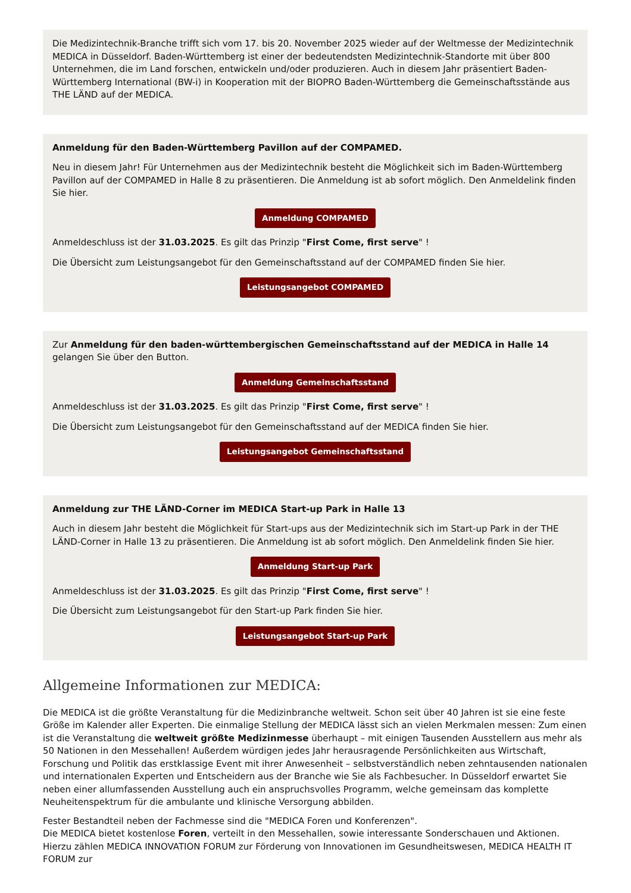Die Medizintechnik-Branche trifft sich vom 17. bis 20. November 2025 wieder auf der Weltmesse der Medizintechnik MEDICA in Düsseldorf. Baden-Württemberg ist einer der bedeutendsten Medizintechnik-Standorte mit über 800 Unternehmen, die im Land forschen, entwickeln und/oder produzieren. Auch in diesem Jahr präsentiert Baden-Württemberg International (BW-i) in Kooperation mit der BIOPRO Baden-Württemberg die Gemeinschaftsstände aus THE LÄND auf der MEDICA.
Anmeldung für den Baden-Württemberg Pavillon auf der COMPAMED.
Neu in diesem Jahr! Für Unternehmen aus der Medizintechnik besteht die Möglichkeit sich im Baden-Württemberg Pavillon auf der COMPAMED in Halle 8 zu präsentieren. Die Anmeldung ist ab sofort möglich. Den Anmeldelink finden Sie hier.
Anmeldung COMPAMED
Anmeldeschluss ist der 31.03.2025. Es gilt das Prinzip "First Come, first serve" !
Die Übersicht zum Leistungsangebot für den Gemeinschaftsstand auf der COMPAMED finden Sie hier.
Leistungsangebot COMPAMED
Zur Anmeldung für den baden-württembergischen Gemeinschaftsstand auf der MEDICA in Halle 14 gelangen Sie über den Button.
Anmeldung Gemeinschaftsstand
Anmeldeschluss ist der 31.03.2025. Es gilt das Prinzip "First Come, first serve" !
Die Übersicht zum Leistungsangebot für den Gemeinschaftsstand auf der MEDICA finden Sie hier.
Leistungsangebot Gemeinschaftsstand
Anmeldung zur THE LÄND-Corner im MEDICA Start-up Park in Halle 13
Auch in diesem Jahr besteht die Möglichkeit für Start-ups aus der Medizintechnik sich im Start-up Park in der THE LÄND-Corner in Halle 13 zu präsentieren. Die Anmeldung ist ab sofort möglich. Den Anmeldelink finden Sie hier.
Anmeldung Start-up Park
Anmeldeschluss ist der 31.03.2025. Es gilt das Prinzip "First Come, first serve" !
Die Übersicht zum Leistungsangebot für den Start-up Park finden Sie hier.
Leistungsangebot Start-up Park
Allgemeine Informationen zur MEDICA:
Die MEDICA ist die größte Veranstaltung für die Medizinbranche weltweit. Schon seit über 40 Jahren ist sie eine feste Größe im Kalender aller Experten. Die einmalige Stellung der MEDICA lässt sich an vielen Merkmalen messen: Zum einen ist die Veranstaltung die weltweit größte Medizinmesse überhaupt – mit einigen Tausenden Ausstellern aus mehr als 50 Nationen in den Messehallen! Außerdem würdigen jedes Jahr herausragende Persönlichkeiten aus Wirtschaft, Forschung und Politik das erstklassige Event mit ihrer Anwesenheit – selbstverständlich neben zehntausenden nationalen und internationalen Experten und Entscheidern aus der Branche wie Sie als Fachbesucher. In Düsseldorf erwartet Sie neben einer allumfassenden Ausstellung auch ein anspruchsvolles Programm, welche gemeinsam das komplette Neuheitenspektrum für die ambulante und klinische Versorgung abbilden.
Fester Bestandteil neben der Fachmesse sind die "MEDICA Foren und Konferenzen".
Die MEDICA bietet kostenlose Foren, verteilt in den Messehallen, sowie interessante Sonderschauen und Aktionen. Hierzu zählen MEDICA INNOVATION FORUM zur Förderung von Innovationen im Gesundheitswesen, MEDICA HEALTH IT FORUM zur